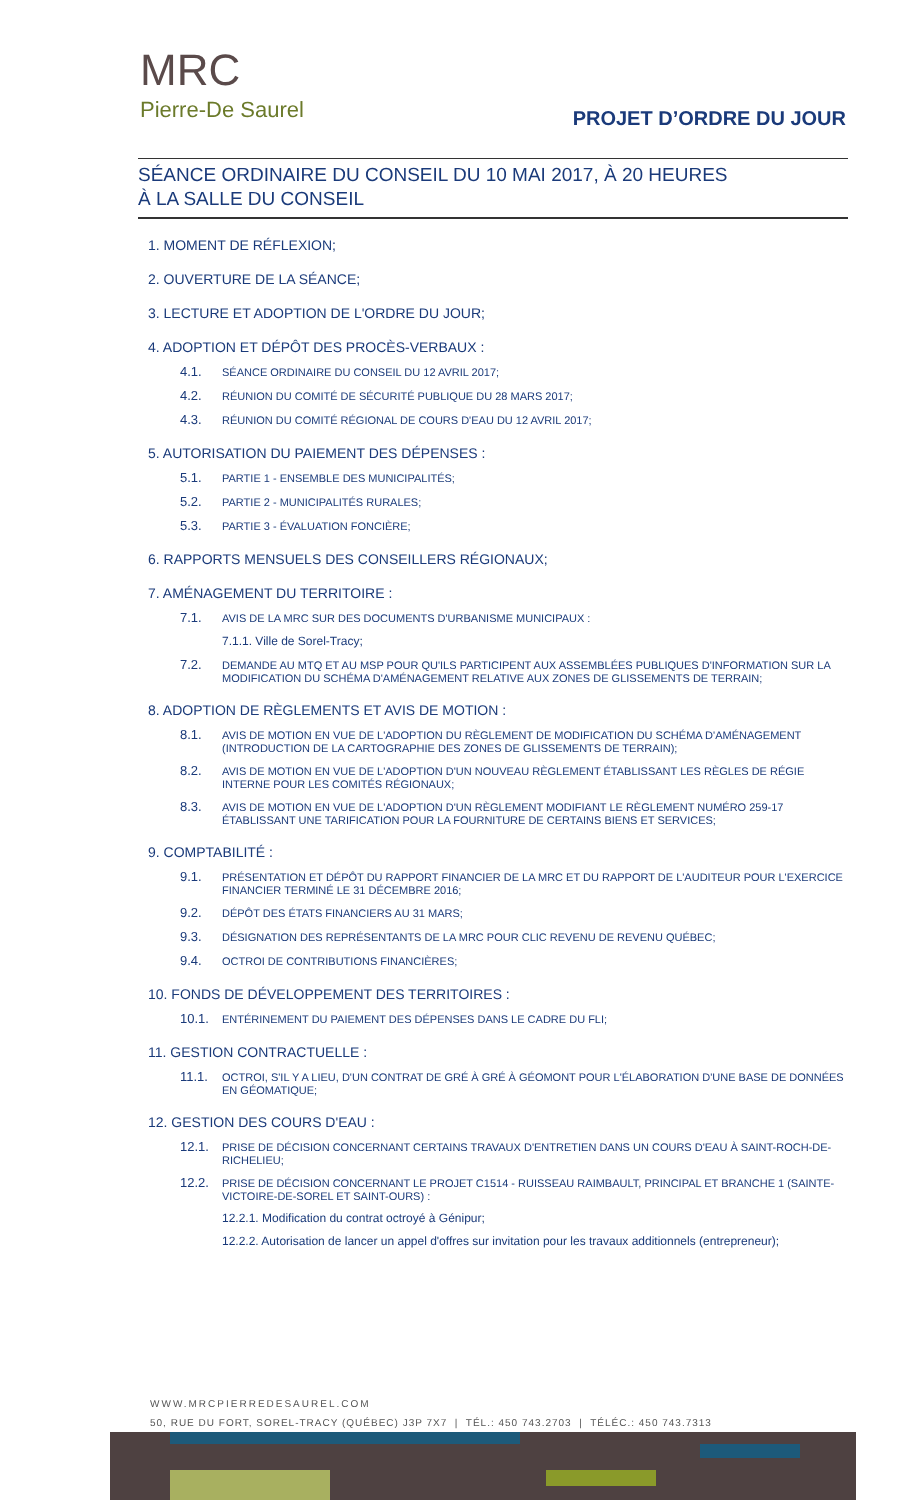MRC
Pierre-De Saurel
PROJET D’ORDRE DU JOUR
SÉANCE ORDINAIRE DU CONSEIL DU 10 MAI 2017, À 20 HEURES
À LA SALLE DU CONSEIL
1. MOMENT DE RÉFLEXION;
2. OUVERTURE DE LA SÉANCE;
3. LECTURE ET ADOPTION DE L'ORDRE DU JOUR;
4. ADOPTION ET DÉPÔT DES PROCÈS-VERBAUX :
4.1. SÉANCE ORDINAIRE DU CONSEIL DU 12 AVRIL 2017;
4.2. RÉUNION DU COMITÉ DE SÉCURITÉ PUBLIQUE DU 28 MARS 2017;
4.3. RÉUNION DU COMITÉ RÉGIONAL DE COURS D'EAU DU 12 AVRIL 2017;
5. AUTORISATION DU PAIEMENT DES DÉPENSES :
5.1. PARTIE 1 - ENSEMBLE DES MUNICIPALITÉS;
5.2. PARTIE 2 - MUNICIPALITÉS RURALES;
5.3. PARTIE 3 - ÉVALUATION FONCIÈRE;
6. RAPPORTS MENSUELS DES CONSEILLERS RÉGIONAUX;
7. AMÉNAGEMENT DU TERRITOIRE :
7.1. AVIS DE LA MRC SUR DES DOCUMENTS D'URBANISME MUNICIPAUX :
7.1.1. Ville de Sorel-Tracy;
7.2. DEMANDE AU MTQ ET AU MSP POUR QU'ILS PARTICIPENT AUX ASSEMBLÉES PUBLIQUES D'INFORMATION SUR LA MODIFICATION DU SCHÉMA D'AMÉNAGEMENT RELATIVE AUX ZONES DE GLISSEMENTS DE TERRAIN;
8. ADOPTION DE RÈGLEMENTS ET AVIS DE MOTION :
8.1. AVIS DE MOTION EN VUE DE L'ADOPTION DU RÈGLEMENT DE MODIFICATION DU SCHÉMA D'AMÉNAGEMENT (INTRODUCTION DE LA CARTOGRAPHIE DES ZONES DE GLISSEMENTS DE TERRAIN);
8.2. AVIS DE MOTION EN VUE DE L'ADOPTION D'UN NOUVEAU RÈGLEMENT ÉTABLISSANT LES RÈGLES DE RÉGIE INTERNE POUR LES COMITÉS RÉGIONAUX;
8.3. AVIS DE MOTION EN VUE DE L'ADOPTION D'UN RÈGLEMENT MODIFIANT LE RÈGLEMENT NUMÉRO 259-17 ÉTABLISSANT UNE TARIFICATION POUR LA FOURNITURE DE CERTAINS BIENS ET SERVICES;
9. COMPTABILITÉ :
9.1. PRÉSENTATION ET DÉPÔT DU RAPPORT FINANCIER DE LA MRC ET DU RAPPORT DE L'AUDITEUR POUR L'EXERCICE FINANCIER TERMINÉ LE 31 DÉCEMBRE 2016;
9.2. DÉPÔT DES ÉTATS FINANCIERS AU 31 MARS;
9.3. DÉSIGNATION DES REPRÉSENTANTS DE LA MRC POUR CLIC REVENU DE REVENU QUÉBEC;
9.4. OCTROI DE CONTRIBUTIONS FINANCIÈRES;
10. FONDS DE DÉVELOPPEMENT DES TERRITOIRES :
10.1. ENTÉRINEMENT DU PAIEMENT DES DÉPENSES DANS LE CADRE DU FLI;
11. GESTION CONTRACTUELLE :
11.1. OCTROI, S'IL Y A LIEU, D'UN CONTRAT DE GRÉ À GRÉ À GÉOMONT POUR L'ÉLABORATION D'UNE BASE DE DONNÉES EN GÉOMATIQUE;
12. GESTION DES COURS D'EAU :
12.1. PRISE DE DÉCISION CONCERNANT CERTAINS TRAVAUX D'ENTRETIEN DANS UN COURS D'EAU À SAINT-ROCH-DE-RICHELIEU;
12.2. PRISE DE DÉCISION CONCERNANT LE PROJET C1514 - RUISSEAU RAIMBAULT, PRINCIPAL ET BRANCHE 1 (SAINTE-VICTOIRE-DE-SOREL ET SAINT-OURS) :
12.2.1. Modification du contrat octroyé à Génipur;
12.2.2. Autorisation de lancer un appel d'offres sur invitation pour les travaux additionnels (entrepreneur);
WWW.MRCPIERREDESAUREL.COM
50, RUE DU FORT, SOREL-TRACY (QUÉBEC) J3P 7X7 | TÉL.: 450 743.2703 | TÉLÉC.: 450 743.7313